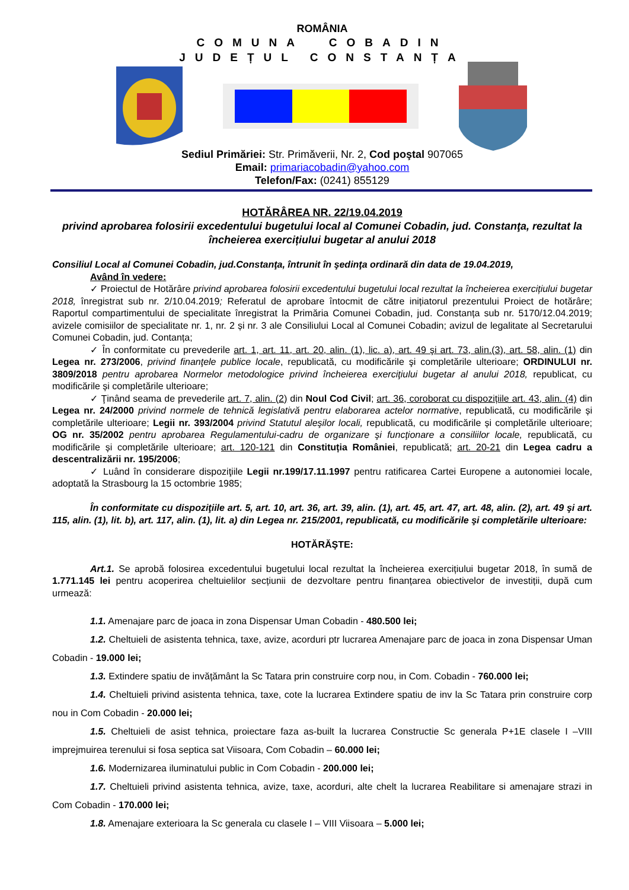ROMÂNIA
COMUNA COBADIN
JUDEȚUL CONSTANȚA
Sediul Primăriei: Str. Primăverii, Nr. 2, Cod poştal 907065
Email: primariacobadin@yahoo.com
Telefon/Fax: (0241) 855129
HOTĂRÂREA NR. 22/19.04.2019
privind aprobarea folosirii excedentului bugetului local al Comunei Cobadin, jud. Constanţa, rezultat la încheierea exercițiului bugetar al anului 2018
Consiliul Local al Comunei Cobadin, jud.Constanţa, întrunit în şedinţa ordinară din data de 19.04.2019,
Având în vedere:
✓ Proiectul de Hotărâre privind aprobarea folosirii excedentului bugetului local rezultat la încheierea exercițiului bugetar 2018, înregistrat sub nr. 2/10.04.2019; Referatul de aprobare întocmit de către inițiatorul prezentului Proiect de hotărâre; Raportul compartimentului de specialitate înregistrat la Primăria Comunei Cobadin, jud. Constanța sub nr. 5170/12.04.2019; avizele comisiilor de specialitate nr. 1, nr. 2 și nr. 3 ale Consiliului Local al Comunei Cobadin; avizul de legalitate al Secretarului Comunei Cobadin, jud. Contanța;
✓ În conformitate cu prevederile art. 1, art. 11, art. 20, alin. (1), lic. a), art. 49 şi art. 73, alin.(3), art. 58, alin. (1) din Legea nr. 273/2006, privind finanţele publice locale, republicată, cu modificările şi completările ulterioare; ORDINULUI nr. 3809/2018 pentru aprobarea Normelor metodologice privind încheierea exerciţiului bugetar al anului 2018, republicat, cu modificările și completările ulterioare;
✓ Ţinând seama de prevederile art. 7, alin. (2) din Noul Cod Civil; art. 36, coroborat cu dispozițiile art. 43, alin. (4) din Legea nr. 24/2000 privind normele de tehnică legislativă pentru elaborarea actelor normative, republicată, cu modificările și completările ulterioare; Legii nr. 393/2004 privind Statutul aleşilor locali, republicată, cu modificările și completările ulterioare; OG nr. 35/2002 pentru aprobarea Regulamentului-cadru de organizare şi funcţionare a consiliilor locale, republicată, cu modificările și completările ulterioare; art. 120-121 din Constituția României, republicată; art. 20-21 din Legea cadru a descentralizării nr. 195/2006;
✓ Luând în considerare dispoziţiile Legii nr.199/17.11.1997 pentru ratificarea Cartei Europene a autonomiei locale, adoptată la Strasbourg la 15 octombrie 1985;
În conformitate cu dispoziţiile art. 5, art. 10, art. 36, art. 39, alin. (1), art. 45, art. 47, art. 48, alin. (2), art. 49 şi art. 115, alin. (1), lit. b), art. 117, alin. (1), lit. a) din Legea nr. 215/2001, republicată, cu modificările şi completările ulterioare:
HOTĂRĂŞTE:
Art.1. Se aprobă folosirea excedentului bugetului local rezultat la încheierea exercițiului bugetar 2018, în sumă de 1.771.145 lei pentru acoperirea cheltuielilor secțiunii de dezvoltare pentru finanțarea obiectivelor de investiții, după cum urmează:
1.1. Amenajare parc de joaca in zona Dispensar Uman Cobadin - 480.500 lei;
1.2. Cheltuieli de asistenta tehnica, taxe, avize, acorduri ptr lucrarea Amenajare parc de joaca in zona Dispensar Uman Cobadin - 19.000 lei;
1.3. Extindere spatiu de invățământ la Sc Tatara prin construire corp nou, in Com. Cobadin - 760.000 lei;
1.4. Cheltuieli privind asistenta tehnica, taxe, cote la lucrarea Extindere spatiu de inv la Sc Tatara prin construire corp nou in Com Cobadin - 20.000 lei;
1.5. Cheltuieli de asist tehnica, proiectare faza as-built la lucrarea Constructie Sc generala P+1E clasele I –VIII imprejmuirea terenului si fosa septica sat Viisoara, Com Cobadin – 60.000 lei;
1.6. Modernizarea iluminatului public in Com Cobadin - 200.000 lei;
1.7. Cheltuieli privind asistenta tehnica, avize, taxe, acorduri, alte chelt la lucrarea Reabilitare si amenajare strazi in Com Cobadin - 170.000 lei;
1.8. Amenajare exterioara la Sc generala cu clasele I – VIII Viisoara – 5.000 lei;